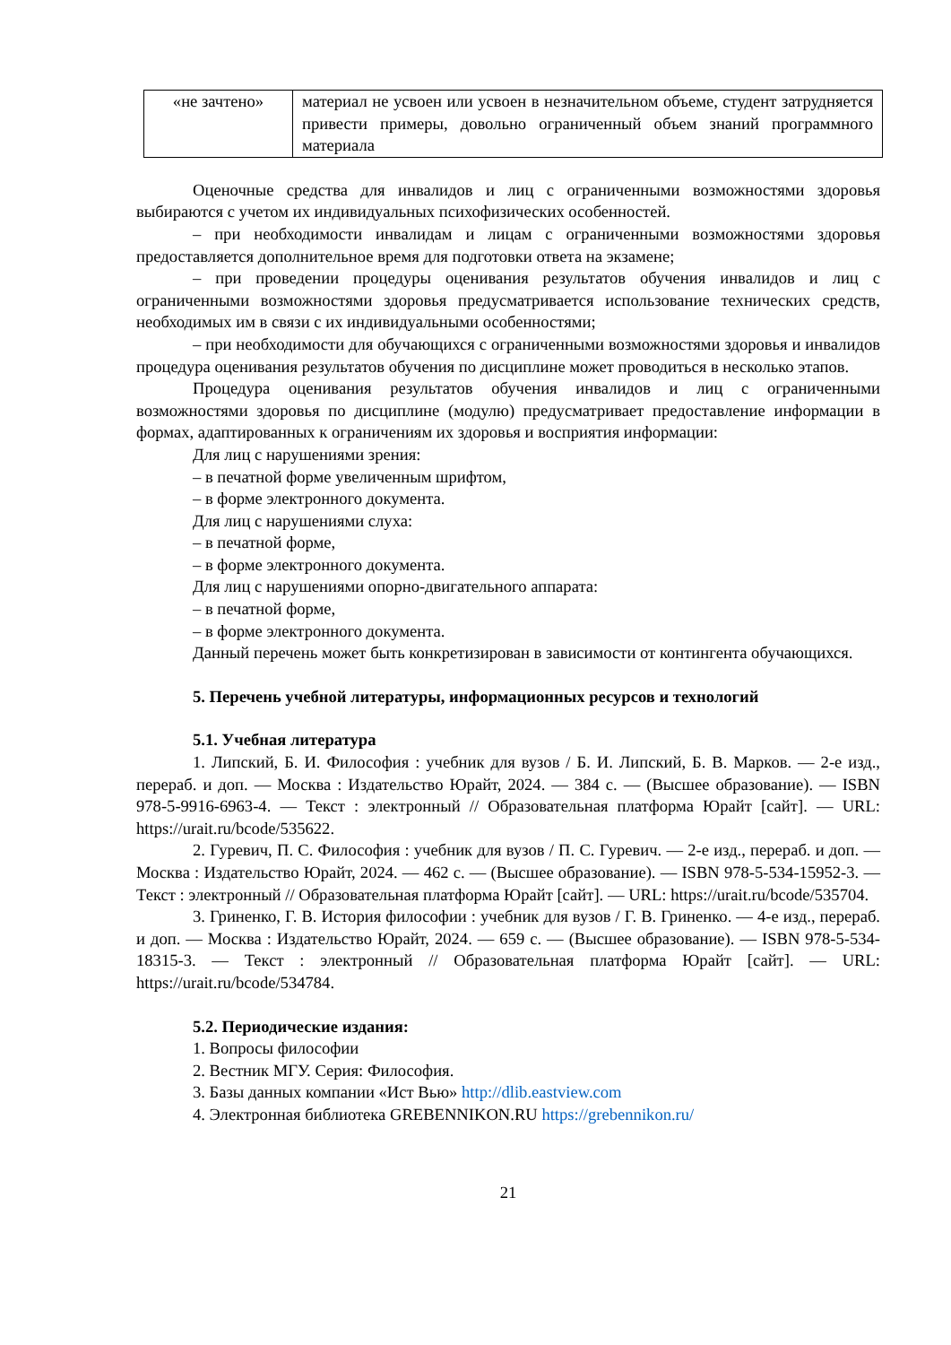| «не зачтено» | материал не усвоен или усвоен в незначительном объеме, студент затрудняется привести примеры, довольно ограниченный объем знаний программного материала |
Оценочные средства для инвалидов и лиц с ограниченными возможностями здоровья выбираются с учетом их индивидуальных психофизических особенностей.
– при необходимости инвалидам и лицам с ограниченными возможностями здоровья предоставляется дополнительное время для подготовки ответа на экзамене;
– при проведении процедуры оценивания результатов обучения инвалидов и лиц с ограниченными возможностями здоровья предусматривается использование технических средств, необходимых им в связи с их индивидуальными особенностями;
– при необходимости для обучающихся с ограниченными возможностями здоровья и инвалидов процедура оценивания результатов обучения по дисциплине может проводиться в несколько этапов.
Процедура оценивания результатов обучения инвалидов и лиц с ограниченными возможностями здоровья по дисциплине (модулю) предусматривает предоставление информации в формах, адаптированных к ограничениям их здоровья и восприятия информации:
Для лиц с нарушениями зрения:
– в печатной форме увеличенным шрифтом,
– в форме электронного документа.
Для лиц с нарушениями слуха:
– в печатной форме,
– в форме электронного документа.
Для лиц с нарушениями опорно-двигательного аппарата:
– в печатной форме,
– в форме электронного документа.
Данный перечень может быть конкретизирован в зависимости от контингента обучающихся.
5. Перечень учебной литературы, информационных ресурсов и технологий
5.1. Учебная литература
1. Липский, Б. И. Философия : учебник для вузов / Б. И. Липский, Б. В. Марков. — 2-е изд., перераб. и доп. — Москва : Издательство Юрайт, 2024. — 384 с. — (Высшее образование). — ISBN 978-5-9916-6963-4. — Текст : электронный // Образовательная платформа Юрайт [сайт]. — URL: https://urait.ru/bcode/535622.
2. Гуревич, П. С. Философия : учебник для вузов / П. С. Гуревич. — 2-е изд., перераб. и доп. — Москва : Издательство Юрайт, 2024. — 462 с. — (Высшее образование). — ISBN 978-5-534-15952-3. — Текст : электронный // Образовательная платформа Юрайт [сайт]. — URL: https://urait.ru/bcode/535704.
3. Гриненко, Г. В. История философии : учебник для вузов / Г. В. Гриненко. — 4-е изд., перераб. и доп. — Москва : Издательство Юрайт, 2024. — 659 с. — (Высшее образование). — ISBN 978-5-534-18315-3. — Текст : электронный // Образовательная платформа Юрайт [сайт]. — URL: https://urait.ru/bcode/534784.
5.2. Периодические издания:
1. Вопросы философии
2. Вестник МГУ. Серия: Философия.
3. Базы данных компании «Ист Вью» http://dlib.eastview.com
4. Электронная библиотека GREBENNIKON.RU https://grebennikon.ru/
21